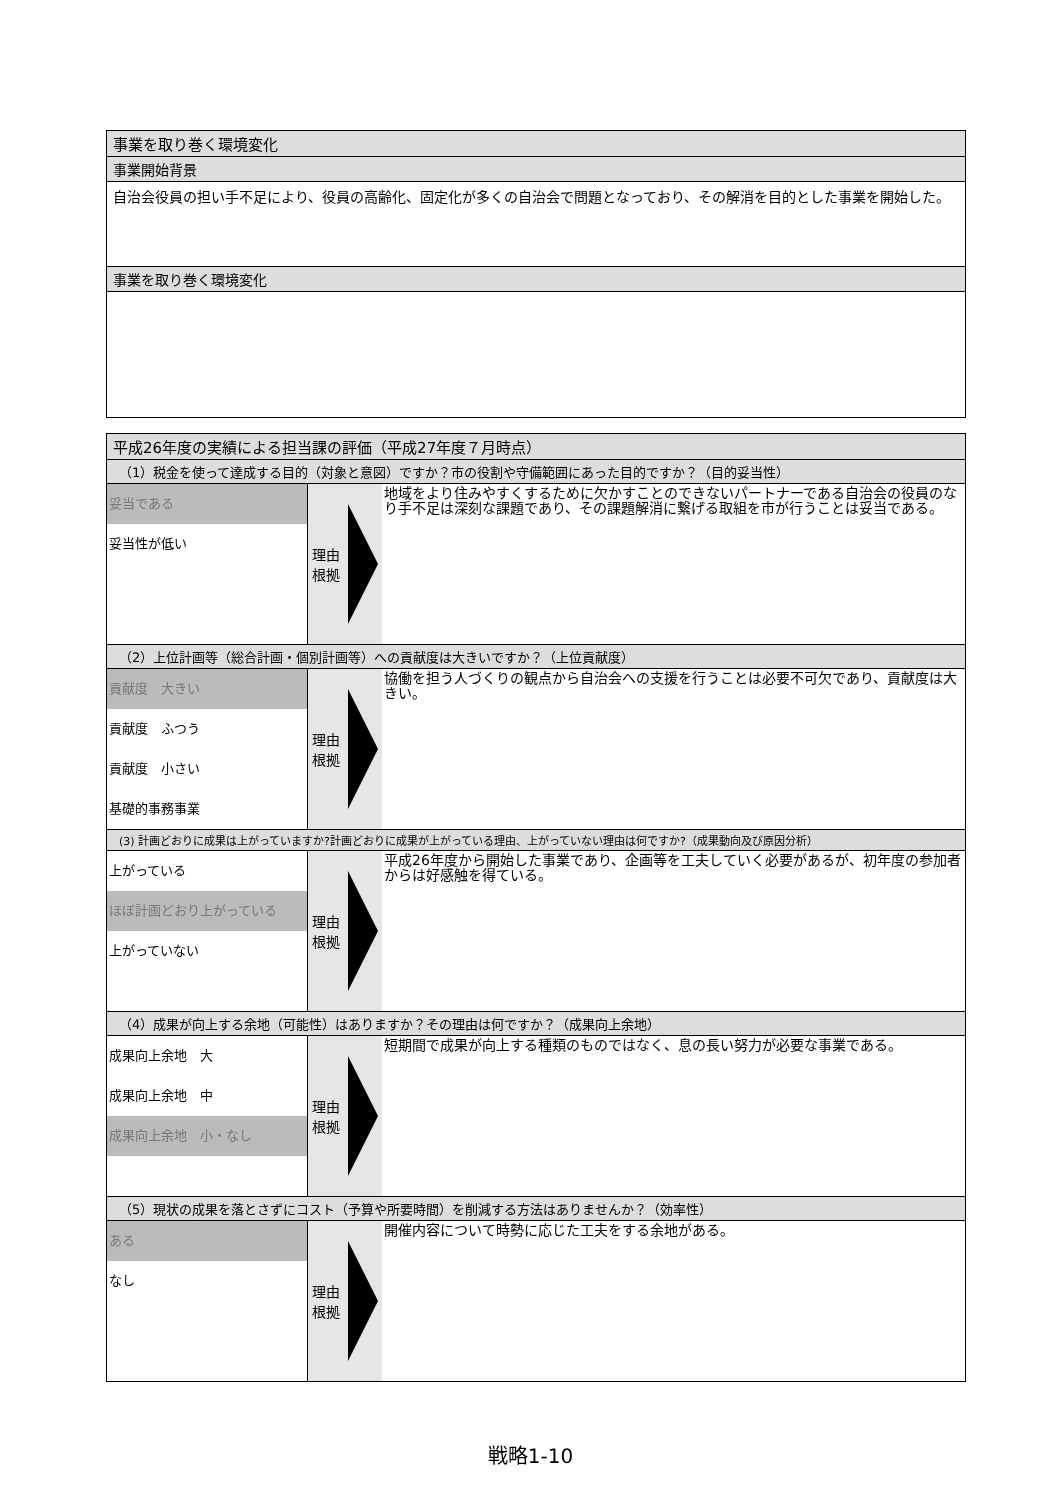事業を取り巻く環境変化
事業開始背景
自治会役員の担い手不足により、役員の高齢化、固定化が多くの自治会で問題となっており、その解消を目的とした事業を開始した。
事業を取り巻く環境変化
平成26年度の実績による担当課の評価（平成27年度７月時点）
（1）税金を使って達成する目的（対象と意図）ですか？市の役割や守備範囲にあった目的ですか？（目的妥当性）
| 妥当である 妥当性が低い | 理由 根拠 | 地域をより住みやすくするために欠かすことのできないパートナーである自治会の役員のなり手不足は深刻な課題であり、その課題解消に繋げる取組を市が行うことは妥当である。 |
（2）上位計画等（総合計画・個別計画等）への貢献度は大きいですか？（上位貢献度）
| 貢献度 大きい 貢献度 ふつう 貢献度 小さい 基礎的事務事業 | 理由 根拠 | 協働を担う人づくりの観点から自治会への支援を行うことは必要不可欠であり、貢献度は大きい。 |
(3) 計画どおりに成果は上がっていますか?計画どおりに成果が上がっている理由、上がっていない理由は何ですか?（成果動向及び原因分析）
| 上がっている ほぼ計画どおり上がっている 上がっていない | 理由 根拠 | 平成26年度から開始した事業であり、企画等を工夫していく必要があるが、初年度の参加者からは好感触を得ている。 |
（4）成果が向上する余地（可能性）はありますか？その理由は何ですか？（成果向上余地）
| 成果向上余地 大 成果向上余地 中 成果向上余地 小・なし | 理由 根拠 | 短期間で成果が向上する種類のものではなく、息の長い努力が必要な事業である。 |
（5）現状の成果を落とさずにコスト（予算や所要時間）を削減する方法はありませんか？（効率性）
| ある なし | 理由 根拠 | 開催内容について時勢に応じた工夫をする余地がある。 |
戦略1-10